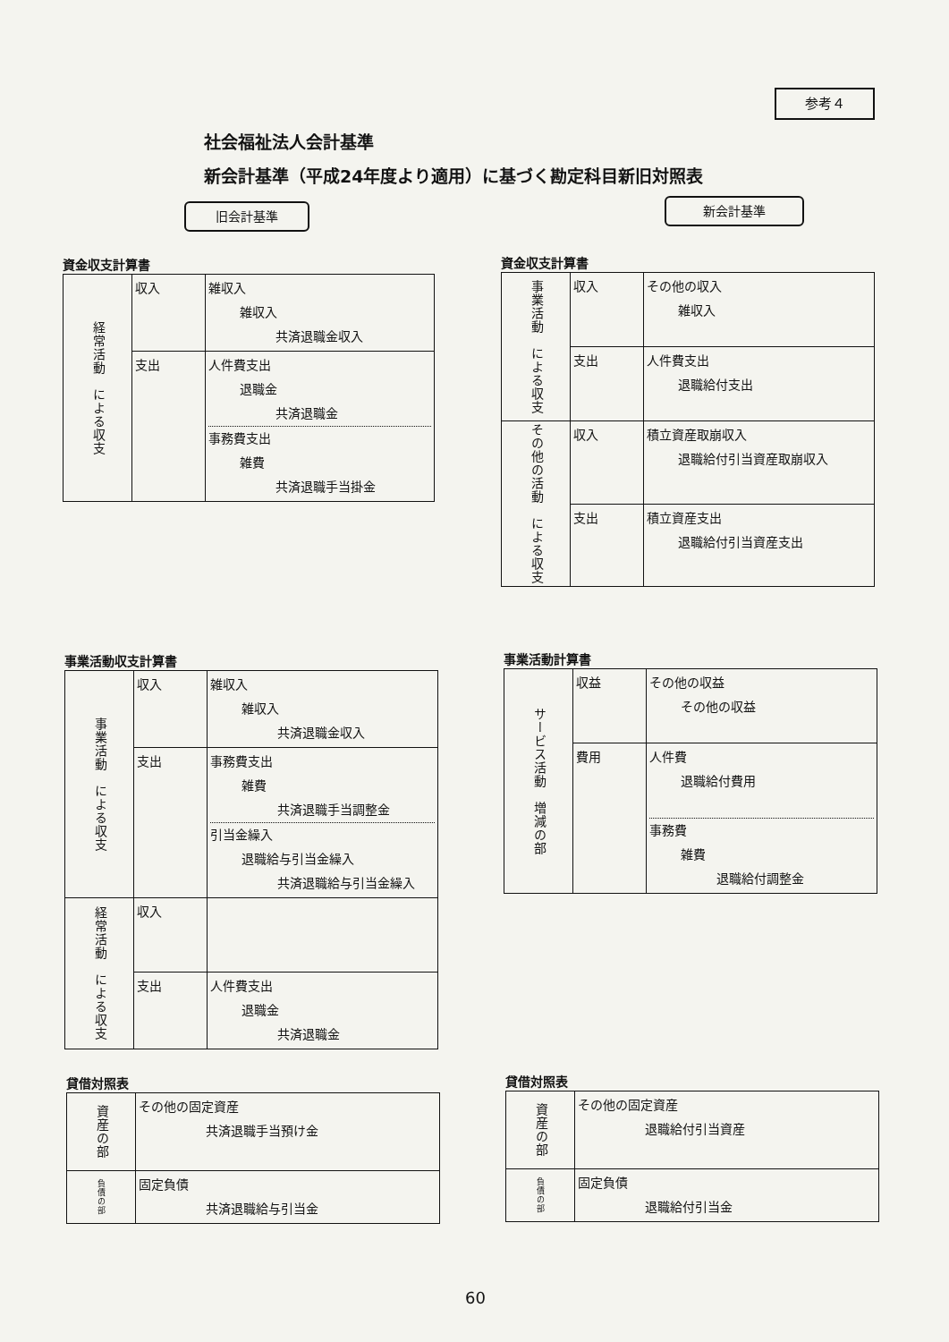参考４
社会福祉法人会計基準
新会計基準（平成24年度より適用）に基づく勘定科目新旧対照表
旧会計基準 新会計基準
資金収支計算書
| 経常活動 による収支 | 収入 | 雑収入 雑収入 共済退職金収入 |
| | 支出 | 人件費支出 退職金 共済退職金 事務費支出 雑費 共済退職手当掛金 |
資金収支計算書
| 事業活動 による収支 | 収入 | その他の収入 雑収入 |
| | 支出 | 人件費支出 退職給付支出 |
| その他の活動 による収支 | 収入 | 積立資産取崩収入 退職給付引当資産取崩収入 |
| | 支出 | 積立資産支出 退職給付引当資産支出 |
事業活動収支計算書
| 事業活動 による収支 | 収入 | 雑収入 雑収入 共済退職金収入 |
| | 支出 | 事務費支出 雑費 共済退職手当調整金 引当金繰入 退職給与引当金繰入 共済退職給与引当金繰入 |
| 経常活動 による収支 | 収入 | |
| | 支出 | 人件費支出 退職金 共済退職金 |
事業活動計算書
| サービス活動 増減の部 | 収益 | その他の収益 その他の収益 |
| | 費用 | 人件費 退職給付費用 事務費 雑費 退職給付調整金 |
貸借対照表
| 資産の部 | その他の固定資産 共済退職手当預け金 |
| 負債の部 | 固定負債 共済退職給与引当金 |
貸借対照表
| 資産の部 | その他の固定資産 退職給付引当資産 |
| 負債の部 | 固定負債 退職給付引当金 |
60